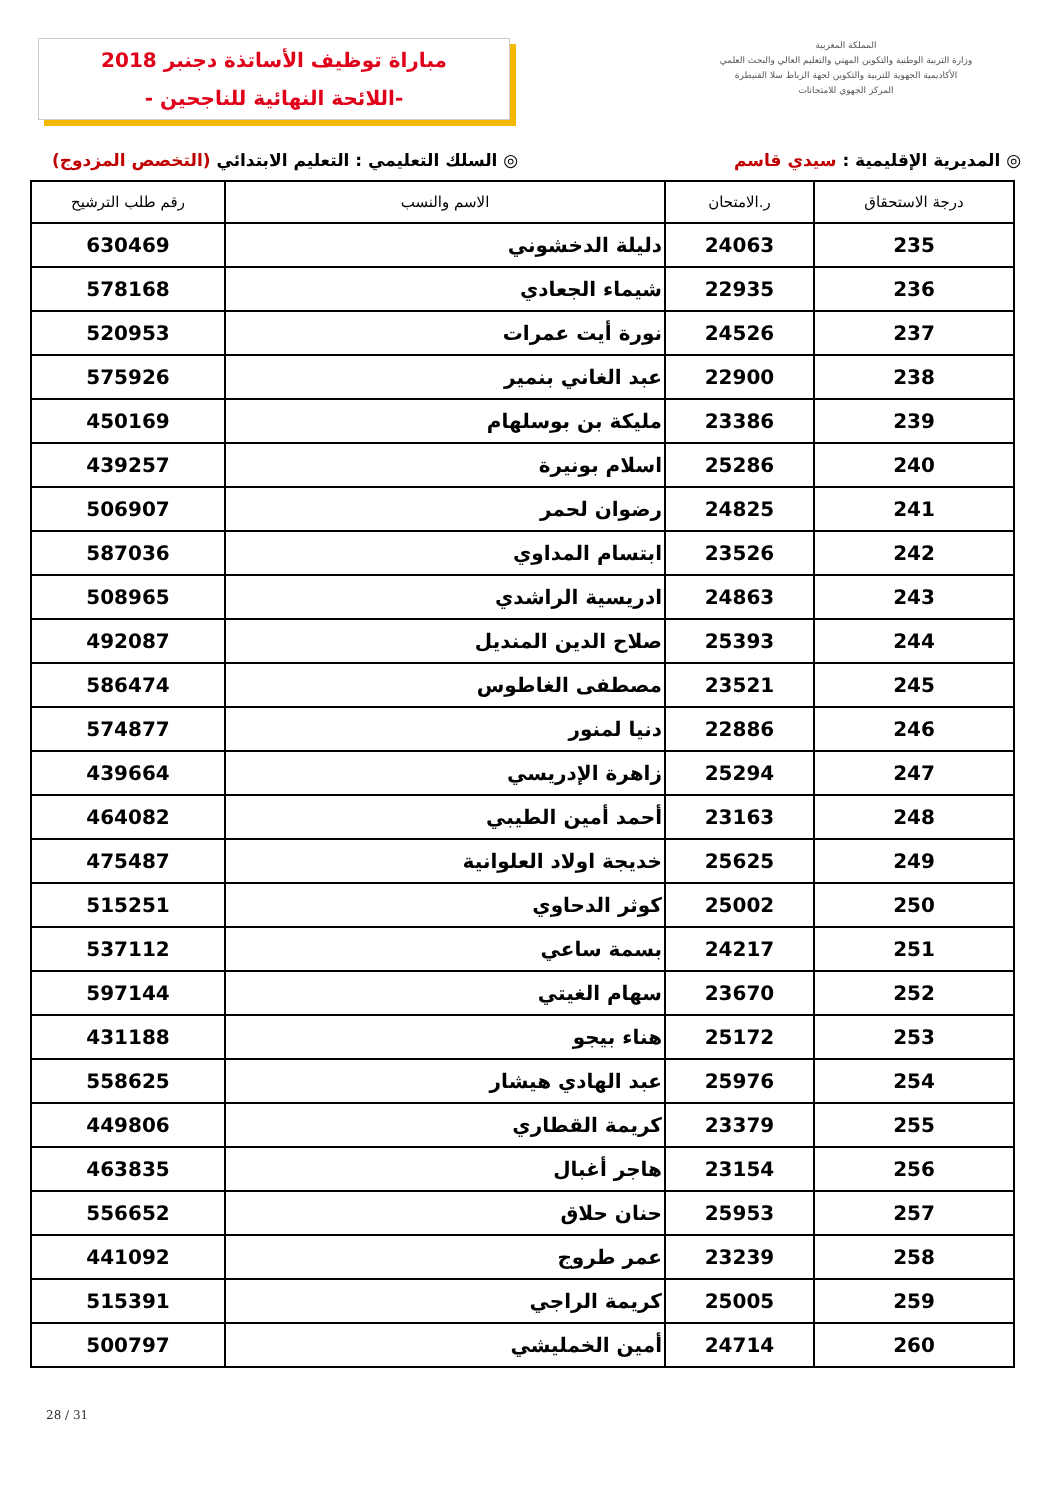مباراة توظيف الأساتذة دجنبر 2018
-اللائحة النهائية للناجحين -
المملكة المغربية
وزارة التربية الوطنية والتكوين المهني والتعليم العالي والبحث العلمي
الأكاديمية الجهوية للتربية والتكوين لجهة الرباط سلا القنيطرة
المركز الجهوي للامتحانات
◎ المديرية الإقليمية : سيدي قاسم
◎ السلك التعليمي : التعليم الابتدائي (التخصص المزدوج)
| درجة الاستحقاق | ر.الامتحان | الاسم والنسب | رقم طلب الترشيح |
| --- | --- | --- | --- |
| 235 | 24063 | دليلة الدخشوني | 630469 |
| 236 | 22935 | شيماء الجعادي | 578168 |
| 237 | 24526 | نورة أيت عمرات | 520953 |
| 238 | 22900 | عبد الغاني بنمير | 575926 |
| 239 | 23386 | مليكة بن بوسلهام | 450169 |
| 240 | 25286 | اسلام بونيرة | 439257 |
| 241 | 24825 | رضوان لحمر | 506907 |
| 242 | 23526 | ابتسام المداوي | 587036 |
| 243 | 24863 | ادريسية الراشدي | 508965 |
| 244 | 25393 | صلاح الدين المنديل | 492087 |
| 245 | 23521 | مصطفى الغاطوس | 586474 |
| 246 | 22886 | دنيا لمنور | 574877 |
| 247 | 25294 | زاهرة الإدريسي | 439664 |
| 248 | 23163 | أحمد أمين الطيبي | 464082 |
| 249 | 25625 | خديجة اولاد العلوانية | 475487 |
| 250 | 25002 | كوثر الدحاوي | 515251 |
| 251 | 24217 | بسمة ساعي | 537112 |
| 252 | 23670 | سهام الغيتي | 597144 |
| 253 | 25172 | هناء بيجو | 431188 |
| 254 | 25976 | عبد الهادي هيشار | 558625 |
| 255 | 23379 | كريمة القطاري | 449806 |
| 256 | 23154 | هاجر أغبال | 463835 |
| 257 | 25953 | حنان حلاق | 556652 |
| 258 | 23239 | عمر طروج | 441092 |
| 259 | 25005 | كريمة الراجي | 515391 |
| 260 | 24714 | أمين الخمليشي | 500797 |
28 / 31